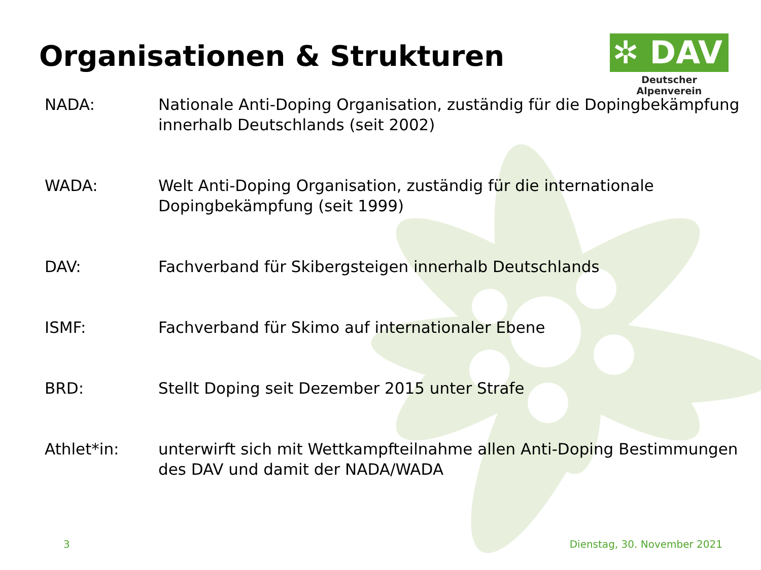Organisationen & Strukturen
✲ DAV
Deutscher Alpenverein
| NADA: | Nationale Anti-Doping Organisation, zuständig für die Dopingbekämpfung innerhalb Deutschlands (seit 2002) |
| WADA: | Welt Anti-Doping Organisation, zuständig für die internationale Dopingbekämpfung (seit 1999) |
| DAV: | Fachverband für Skibergsteigen innerhalb Deutschlands |
| ISMF: | Fachverband für Skimo auf internationaler Ebene |
| BRD: | Stellt Doping seit Dezember 2015 unter Strafe |
| Athlet*in: | unterwirft sich mit Wettkampfteilnahme allen Anti-Doping Bestimmungen des DAV und damit der NADA/WADA |
3 Dienstag, 30. November 2021